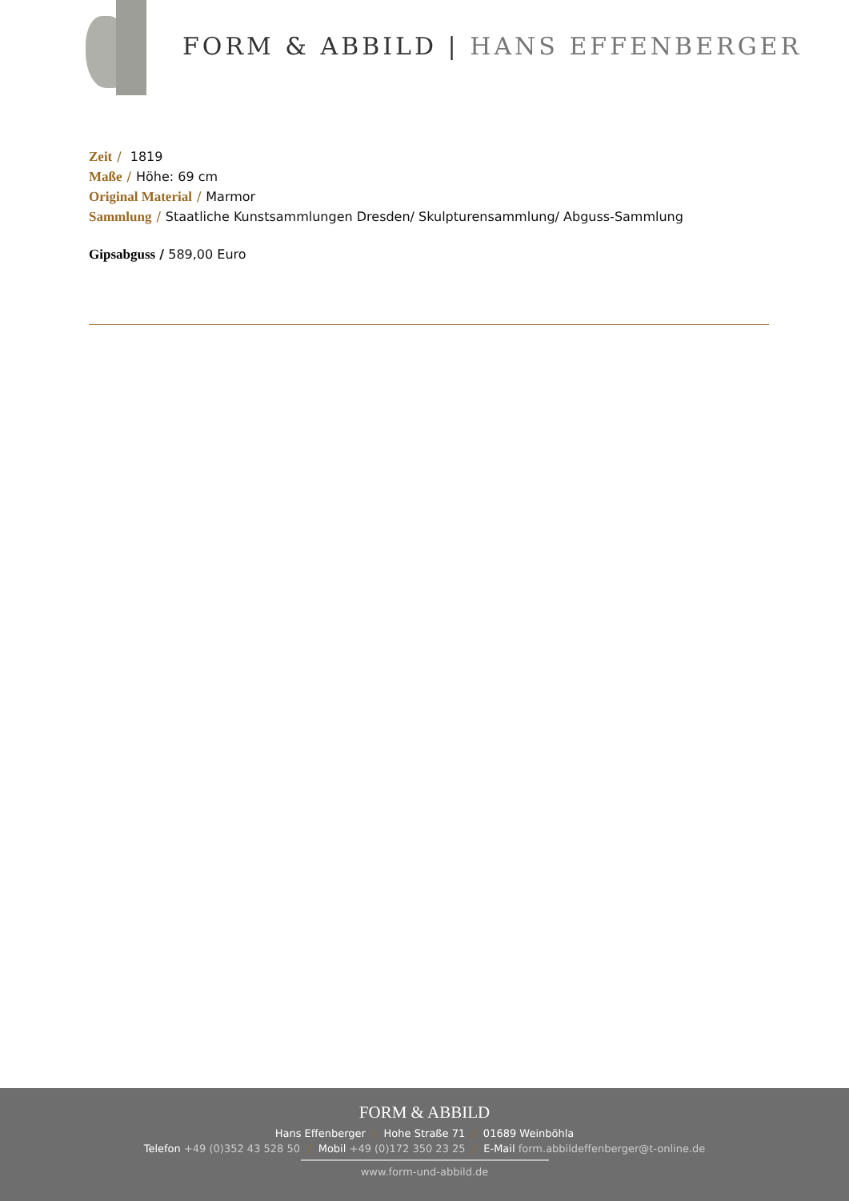FORM & ABBILD | HANS EFFENBERGER
Zeit / 1819
Maße / Höhe: 69 cm
Original Material / Marmor
Sammlung / Staatliche Kunstsammlungen Dresden/ Skulpturensammlung/ Abguss-Sammlung
Gipsabguss / 589,00 Euro
FORM & ABBILD
Hans Effenberger / Hohe Straße 71 / 01689 Weinböhla
Telefon +49 (0)352 43 528 50 / Mobil +49 (0)172 350 23 25 / E-Mail form.abbildeffenberger@t-online.de
www.form-und-abbild.de